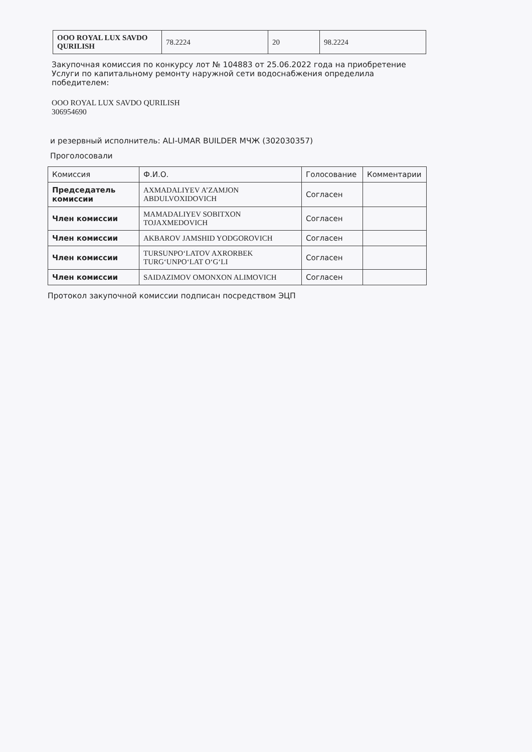| ООО ROYAL LUX SAVDO QURILISH | 78.2224 | 20 | 98.2224 |
Закупочная комиссия по конкурсу лот № 104883 от 25.06.2022 года на приобретение Услуги по капитальному ремонту наружной сети водоснабжения определила победителем:
ООО ROYAL LUX SAVDO QURILISH
306954690
и резервный исполнитель: ALI-UMAR BUILDER МЧЖ (302030357)
Проголосовали
| Комиссия | Ф.И.О. | Голосование | Комментарии |
| --- | --- | --- | --- |
| Председатель комиссии | AXMADALIYEV A’ZAMJON ABDULVOXIDOVICH | Согласен | |
| Член комиссии | MAMADALIYEV SOBITXON TOJAXMEDOVICH | Согласен | |
| Член комиссии | AKBAROV JAMSHID YODGOROVICH | Согласен | |
| Член комиссии | TURSUNPO‘LATOV AXRORBEK TURG‘UNPO‘LAT O‘G‘LI | Согласен | |
| Член комиссии | SAIDAZIMOV OMONXON ALIMOVICH | Согласен | |
Протокол закупочной комиссии подписан посредством ЭЦП